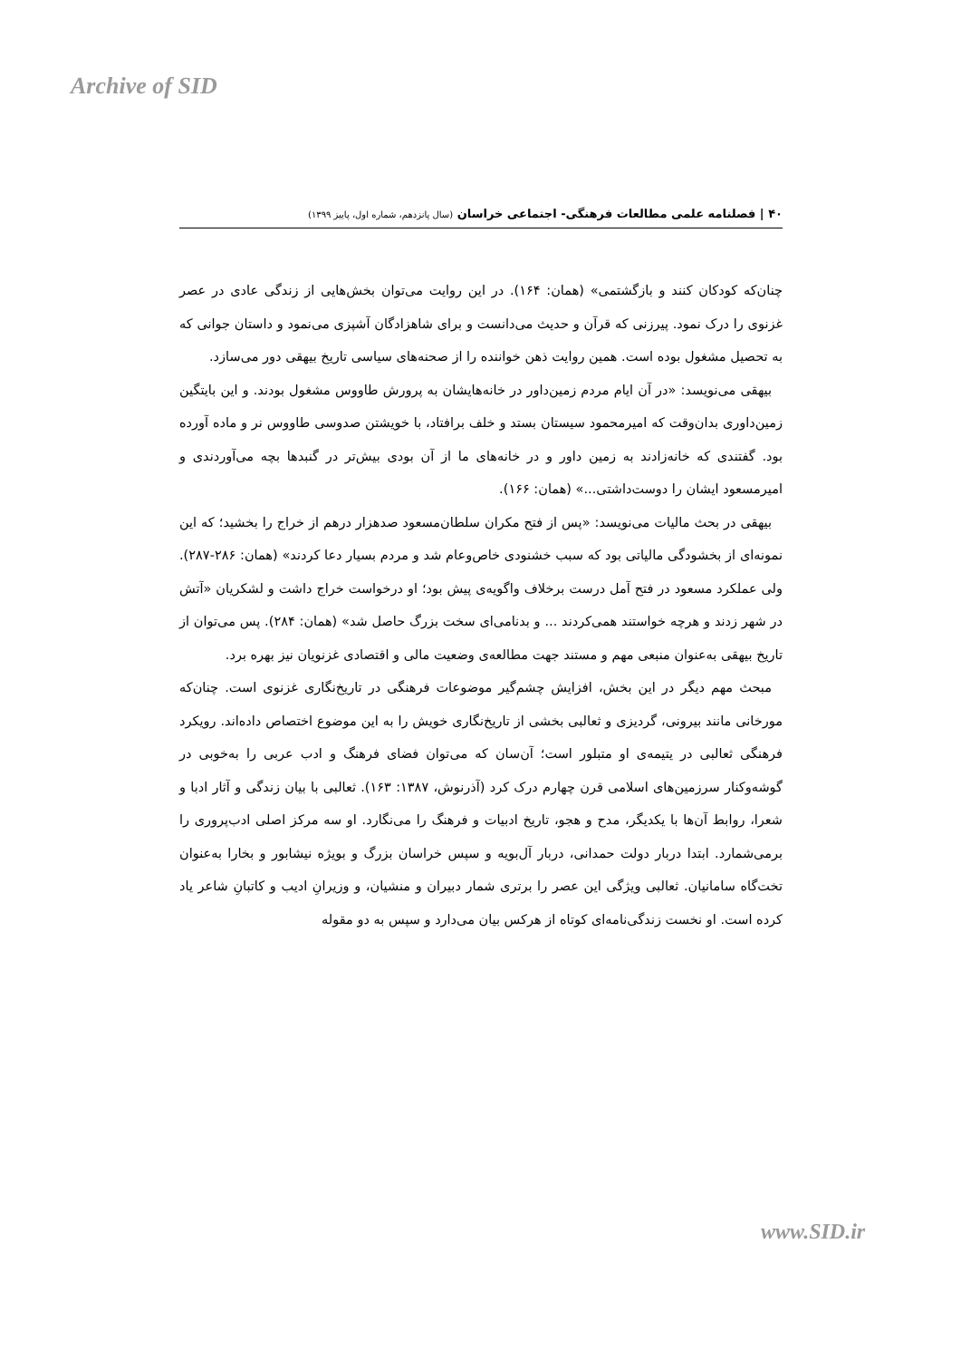Archive of SID
۴۰ | فصلنامه علمی مطالعات فرهنگی- اجتماعی خراسان (سال پانزدهم، شماره اول، پاییز ۱۳۹۹)
چنان‌که کودکان کنند و بازگشتمی» (همان: ۱۶۴). در این روایت می‌توان بخش‌هایی از زندگی عادی در عصر غزنوی را درک نمود. پیرزنی که قرآن و حدیث می‌دانست و برای شاهزادگان آشپزی می‌نمود و داستان جوانی که به تحصیل مشغول بوده است. همین روایت ذهن خواننده را از صحنه‌های سیاسی تاریخ بیهقی دور می‌سازد.
بیهقی می‌نویسد: «در آن ایام مردم زمین‌داور در خانه‌هایشان به پرورش طاووس مشغول بودند. و این بایتگین زمین‌داوری بدان‌وقت که امیرمحمود سیستان بستد و خلف برافتاد، با خویشتن صدوسی طاووس نر و ماده آورده بود. گفتندی که خانه‌زادند به زمین داور و در خانه‌های ما از آن بودی بیش‌تر در گنبدها بچه می‌آوردندی و امیرمسعود ایشان را دوست‌داشتی...» (همان: ۱۶۶).
بیهقی در بحث مالیات می‌نویسد: «پس از فتح مکران سلطان‌مسعود صدهزار درهم از خراج را بخشید؛ که این نمونه‌ای از بخشودگی مالیاتی بود که سبب خشنودی خاص‌وعام شد و مردم بسیار دعا کردند» (همان: ۲۸۶-۲۸۷). ولی عملکرد مسعود در فتح آمل درست برخلاف واگویه‌ی پیش بود؛ او درخواست خراج داشت و لشکریان «آتش در شهر زدند و هرچه خواستند همی‌کردند ... و بدنامی‌ای سخت بزرگ حاصل شد» (همان: ۲۸۴). پس می‌توان از تاریخ بیهقی به‌عنوان منبعی مهم و مستند جهت مطالعه‌ی وضعیت مالی و اقتصادی غزنویان نیز بهره برد.
مبحث مهم دیگر در این بخش، افزایش چشم‌گیر موضوعات فرهنگی در تاریخ‌نگاری غزنوی است. چنان‌که مورخانی مانند بیرونی، گردیزی و ثعالبی بخشی از تاریخ‌نگاری خویش را به این موضوع اختصاص داده‌اند. رویکرد فرهنگی ثعالبی در یتیمه‌ی او متبلور است؛ آن‌سان که می‌توان فضای فرهنگ و ادب عربی را به‌خوبی در گوشه‌وکنار سرزمین‌های اسلامی قرن چهارم درک کرد (آذرنوش، ۱۳۸۷: ۱۶۳). ثعالبی با بیان زندگی و آثار ادبا و شعرا، روابط آن‌ها با یکدیگر، مدح و هجو، تاریخ ادبیات و فرهنگ را می‌نگارد. او سه مرکز اصلی ادب‌پروری را برمی‌شمارد. ابتدا دربار دولت حمدانی، دربار آل‌بویه و سپس خراسان بزرگ و بویژه نیشابور و بخارا به‌عنوان تخت‌گاه سامانیان. ثعالبی ویژگی این عصر را برتری شمار دبیران و منشیان، و وزیرانِ ادیب و کاتبانِ شاعر یاد کرده است. او نخست زندگی‌نامه‌ای کوتاه از هرکس بیان می‌دارد و سپس به دو مقوله
www.SID.ir